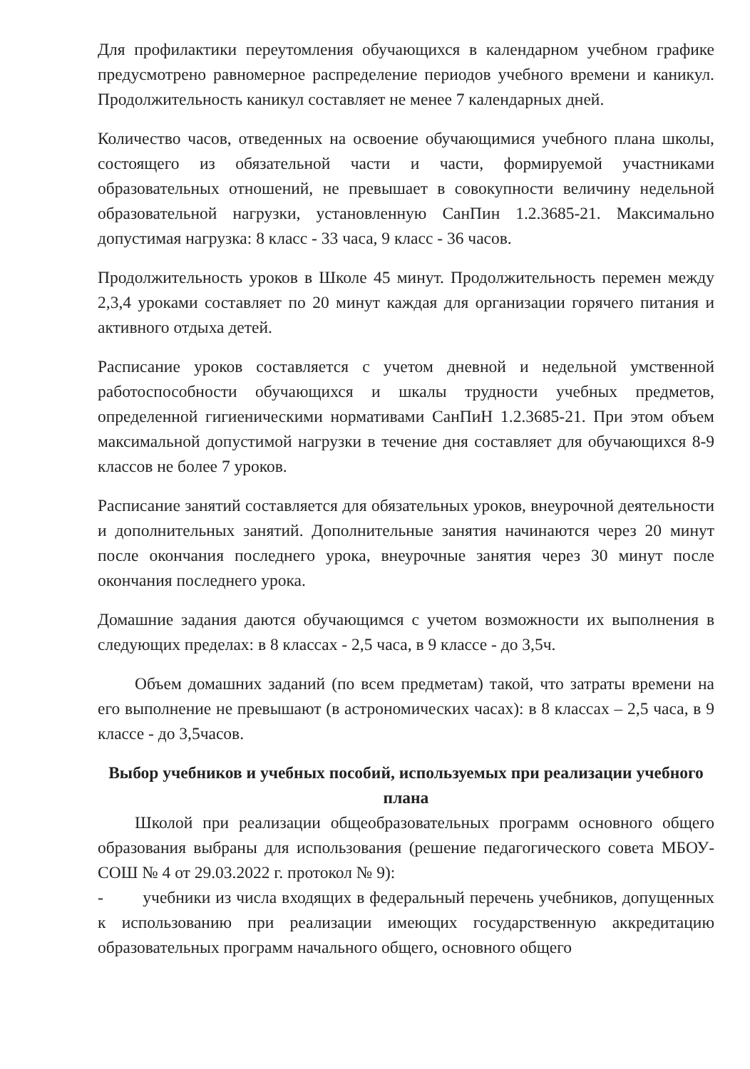Для профилактики переутомления обучающихся в календарном учебном графике предусмотрено равномерное распределение периодов учебного времени и каникул. Продолжительность каникул составляет не менее 7 календарных дней.
Количество часов, отведенных на освоение обучающимися учебного плана школы, состоящего из обязательной части и части, формируемой участниками образовательных отношений, не превышает в совокупности величину недельной образовательной нагрузки, установленную СанПин 1.2.3685-21. Максимально допустимая нагрузка: 8 класс - 33 часа, 9 класс - 36 часов.
Продолжительность уроков в Школе 45 минут. Продолжительность перемен между 2,3,4 уроками составляет по 20 минут каждая для организации горячего питания и активного отдыха детей.
Расписание уроков составляется с учетом дневной и недельной умственной работоспособности обучающихся и шкалы трудности учебных предметов, определенной гигиеническими нормативами СанПиН 1.2.3685-21. При этом объем максимальной допустимой нагрузки в течение дня составляет для обучающихся 8-9 классов не более 7 уроков.
Расписание занятий составляется для обязательных уроков, внеурочной деятельности и дополнительных занятий. Дополнительные занятия начинаются через 20 минут после окончания последнего урока, внеурочные занятия через 30 минут после окончания последнего урока.
Домашние задания даются обучающимся с учетом возможности их выполнения в следующих пределах: в 8 классах - 2,5 часа, в 9 классе - до 3,5ч.
Объем домашних заданий (по всем предметам) такой, что затраты времени на его выполнение не превышают (в астрономических часах): в 8 классах – 2,5 часа, в 9 классе - до 3,5часов.
Выбор учебников и учебных пособий, используемых при реализации учебного плана
Школой при реализации общеобразовательных программ основного общего образования выбраны для использования (решение педагогического совета МБОУ-СОШ № 4 от 29.03.2022 г. протокол № 9):
- учебники из числа входящих в федеральный перечень учебников, допущенных к использованию при реализации имеющих государственную аккредитацию образовательных программ начального общего, основного общего